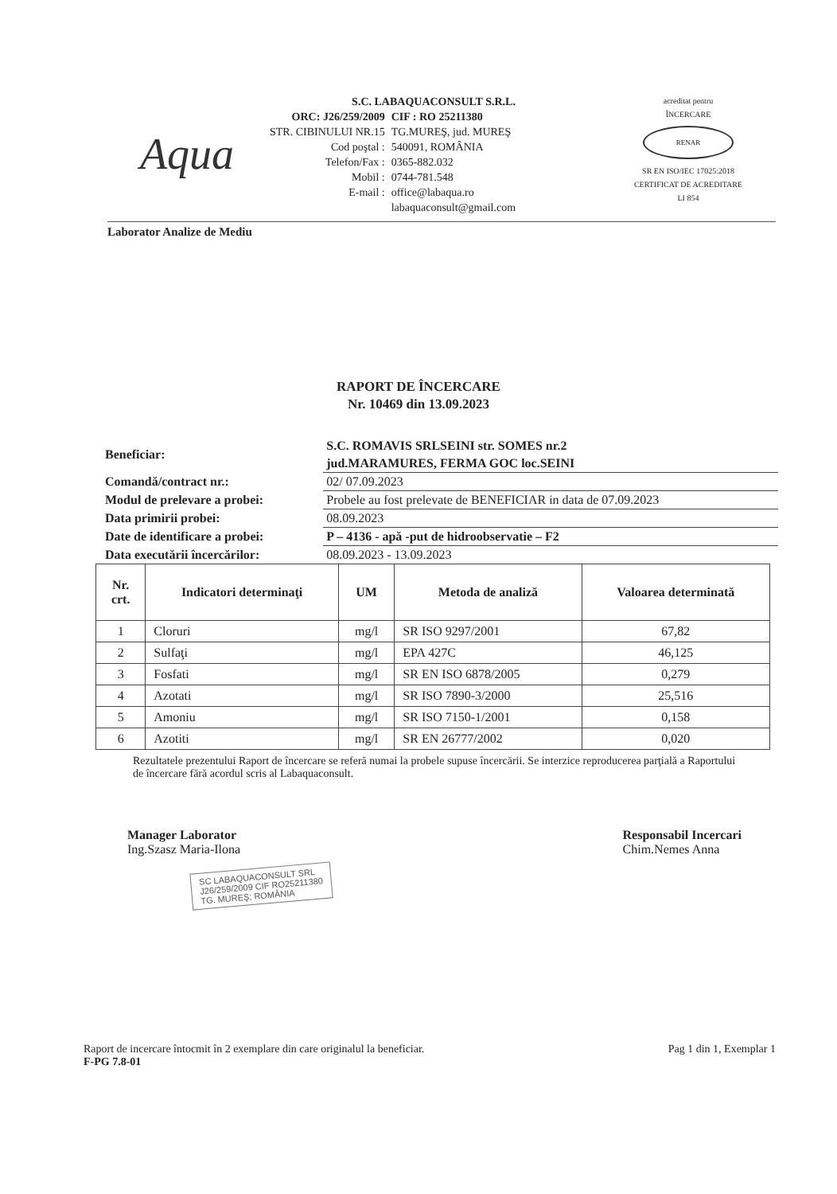Aqua
S.C. LABAQUACONSULT S.R.L.
| ORC: J26/259/2009 | CIF : RO 25211380 |
| STR. CIBINULUI NR.15 | TG.MUREŞ, jud. MUREŞ |
| Cod poştal : | 540091, ROMÂNIA |
| Telefon/Fax : | 0365-882.032 |
| Mobil : | 0744-781.548 |
| E-mail : | office@labaqua.ro labaquaconsult@gmail.com |
acreditat pentru
ÎNCERCARE
RENAR
SR EN ISO/IEC 17025:2018
CERTIFICAT DE ACREDITARE
LI 854
Laborator Analize de Mediu
RAPORT DE ÎNCERCARE
Nr. 10469 din 13.09.2023
| Beneficiar: | S.C. ROMAVIS SRLSEINI str. SOMES nr.2 jud.MARAMURES, FERMA GOC loc.SEINI |
| Comandă/contract nr.: | 02/ 07.09.2023 |
| Modul de prelevare a probei: | Probele au fost prelevate de BENEFICIAR in data de 07.09.2023 |
| Data primirii probei: | 08.09.2023 |
| Date de identificare a probei: | P – 4136 - apă -put de hidroobservatie – F2 |
| Data executării încercărilor: | 08.09.2023 - 13.09.2023 |
| Nr. crt. | Indicatori determinaţi | UM | Metoda de analiză | Valoarea determinată |
| --- | --- | --- | --- | --- |
| 1 | Cloruri | mg/l | SR ISO 9297/2001 | 67,82 |
| 2 | Sulfaţi | mg/l | EPA 427C | 46,125 |
| 3 | Fosfati | mg/l | SR EN ISO 6878/2005 | 0,279 |
| 4 | Azotati | mg/l | SR ISO 7890-3/2000 | 25,516 |
| 5 | Amoniu | mg/l | SR ISO 7150-1/2001 | 0,158 |
| 6 | Azotiti | mg/l | SR EN 26777/2002 | 0,020 |
Rezultatele prezentului Raport de încercare se referă numai la probele supuse încercării. Se interzice reproducerea parţială a Raportului de încercare fără acordul scris al Labaquaconsult.
Manager Laborator
Ing.Szasz Maria-Ilona
Responsabil Incercari
Chim.Nemes Anna
SC LABAQUACONSULT SRL
J26/259/2009 CIF RO25211380
TG. MUREŞ; ROMÂNIA
Raport de incercare întocmit în 2 exemplare din care originalul la beneficiar.
F-PG 7.8-01
Pag 1 din 1, Exemplar 1